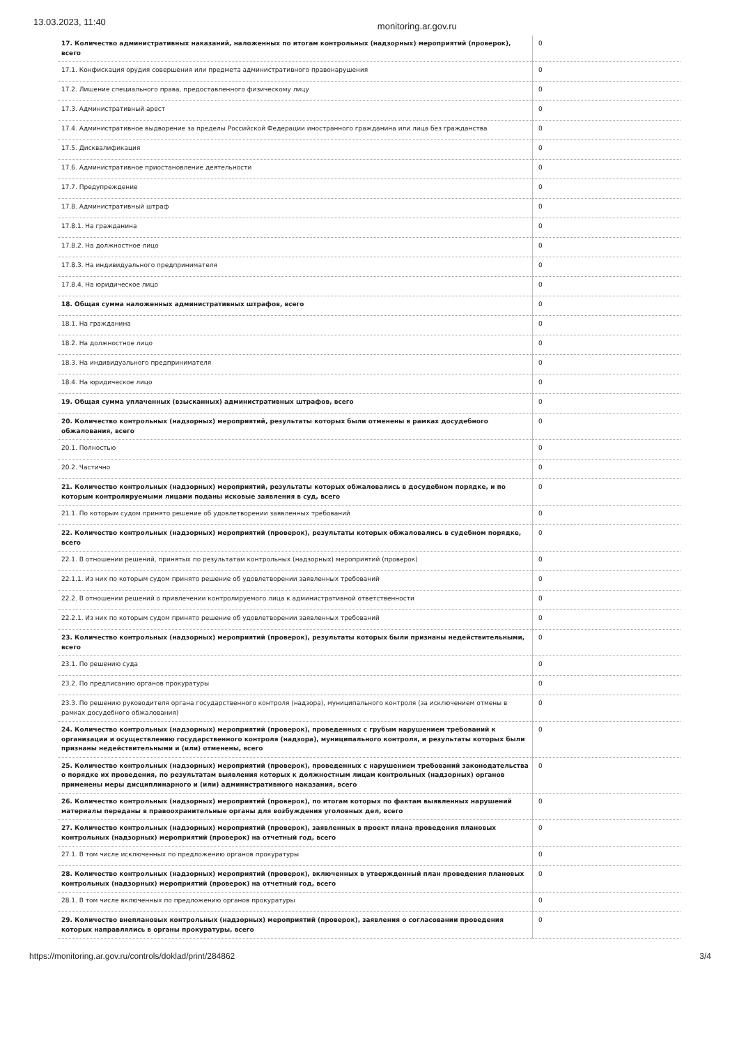13.03.2023, 11:40 monitoring.ar.gov.ru
| 17. Количество административных наказаний, наложенных по итогам контрольных (надзорных) мероприятий (проверок), всего | 0 |
| 17.1. Конфискация орудия совершения или предмета административного правонарушения | 0 |
| 17.2. Лишение специального права, предоставленного физическому лицу | 0 |
| 17.3. Административный арест | 0 |
| 17.4. Административное выдворение за пределы Российской Федерации иностранного гражданина или лица без гражданства | 0 |
| 17.5. Дисквалификация | 0 |
| 17.6. Административное приостановление деятельности | 0 |
| 17.7. Предупреждение | 0 |
| 17.8. Административный штраф | 0 |
| 17.8.1. На гражданина | 0 |
| 17.8.2. На должностное лицо | 0 |
| 17.8.3. На индивидуального предпринимателя | 0 |
| 17.8.4. На юридическое лицо | 0 |
| 18. Общая сумма наложенных административных штрафов, всего | 0 |
| 18.1. На гражданина | 0 |
| 18.2. На должностное лицо | 0 |
| 18.3. На индивидуального предпринимателя | 0 |
| 18.4. На юридическое лицо | 0 |
| 19. Общая сумма уплаченных (взысканных) административных штрафов, всего | 0 |
| 20. Количество контрольных (надзорных) мероприятий, результаты которых были отменены в рамках досудебного обжалования, всего | 0 |
| 20.1. Полностью | 0 |
| 20.2. Частично | 0 |
| 21. Количество контрольных (надзорных) мероприятий, результаты которых обжаловались в досудебном порядке, и по которым контролируемыми лицами поданы исковые заявления в суд, всего | 0 |
| 21.1. По которым судом принято решение об удовлетворении заявленных требований | 0 |
| 22. Количество контрольных (надзорных) мероприятий (проверок), результаты которых обжаловались в судебном порядке, всего | 0 |
| 22.1. В отношении решений, принятых по результатам контрольных (надзорных) мероприятий (проверок) | 0 |
| 22.1.1. Из них по которым судом принято решение об удовлетворении заявленных требований | 0 |
| 22.2. В отношении решений о привлечении контролируемого лица к административной ответственности | 0 |
| 22.2.1. Из них по которым судом принято решение об удовлетворении заявленных требований | 0 |
| 23. Количество контрольных (надзорных) мероприятий (проверок), результаты которых были признаны недействительными, всего | 0 |
| 23.1. По решению суда | 0 |
| 23.2. По предписанию органов прокуратуры | 0 |
| 23.3. По решению руководителя органа государственного контроля (надзора), муниципального контроля (за исключением отмены в рамках досудебного обжалования) | 0 |
| 24. Количество контрольных (надзорных) мероприятий (проверок), проведенных с грубым нарушением требований к организации и осуществлению государственного контроля (надзора), муниципального контроля, и результаты которых были признаны недействительными и (или) отменены, всего | 0 |
| 25. Количество контрольных (надзорных) мероприятий (проверок), проведенных с нарушением требований законодательства о порядке их проведения, по результатам выявления которых к должностным лицам контрольных (надзорных) органов применены меры дисциплинарного и (или) административного наказания, всего | 0 |
| 26. Количество контрольных (надзорных) мероприятий (проверок), по итогам которых по фактам выявленных нарушений материалы переданы в правоохранительные органы для возбуждения уголовных дел, всего | 0 |
| 27. Количество контрольных (надзорных) мероприятий (проверок), заявленных в проект плана проведения плановых контрольных (надзорных) мероприятий (проверок) на отчетный год, всего | 0 |
| 27.1. В том числе исключенных по предложению органов прокуратуры | 0 |
| 28. Количество контрольных (надзорных) мероприятий (проверок), включенных в утвержденный план проведения плановых контрольных (надзорных) мероприятий (проверок) на отчетный год, всего | 0 |
| 28.1. В том числе включенных по предложению органов прокуратуры | 0 |
| 29. Количество внеплановых контрольных (надзорных) мероприятий (проверок), заявления о согласовании проведения которых направлялись в органы прокуратуры, всего | 0 |
https://monitoring.ar.gov.ru/controls/doklad/print/284862 3/4